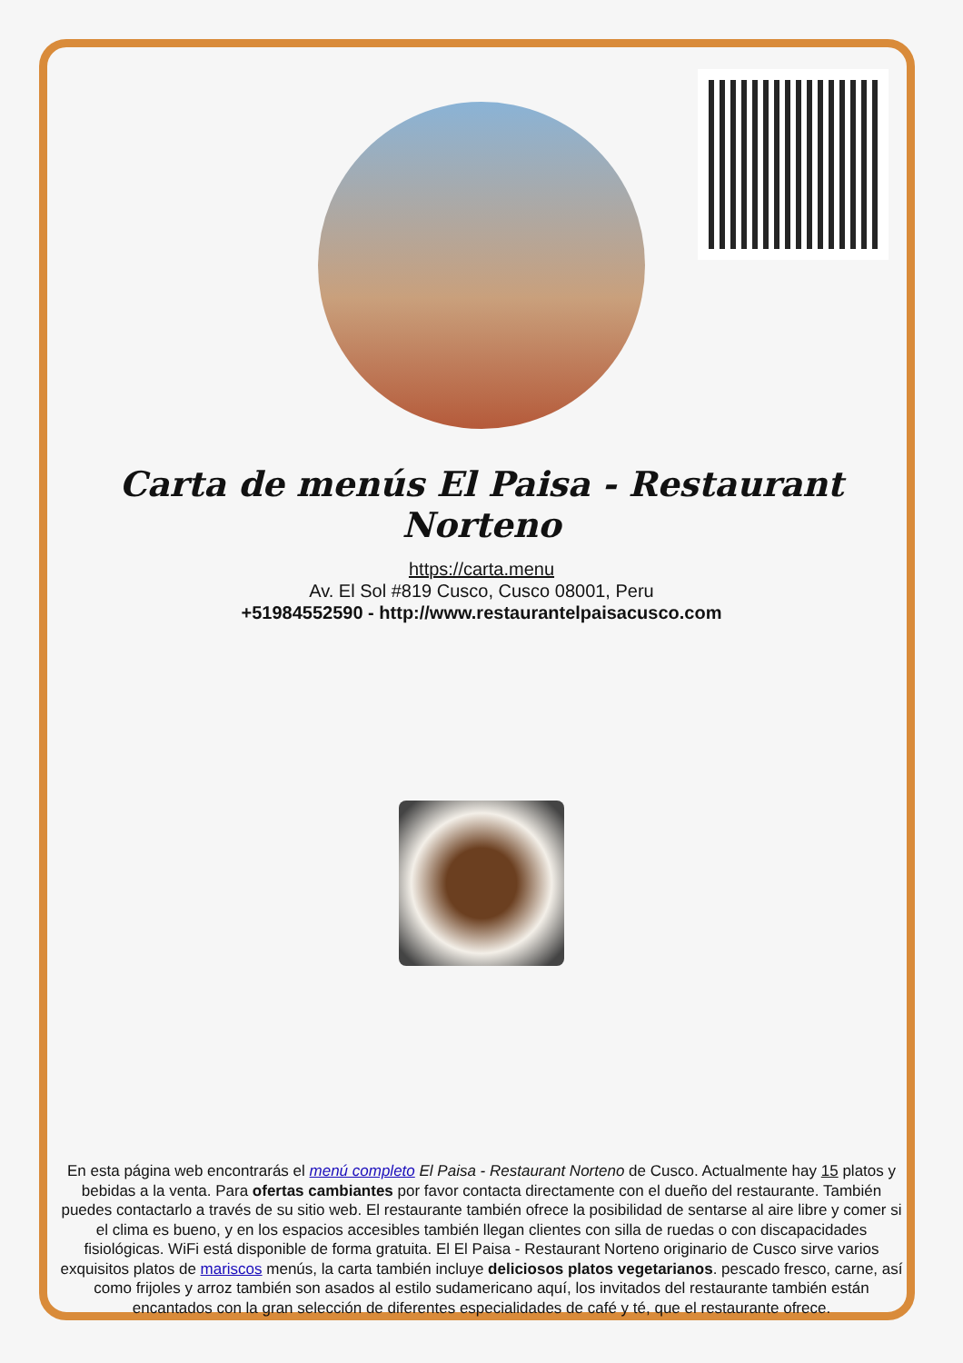Carta de menús El Paisa - Restaurant Norteno
https://carta.menu
Av. El Sol #819 Cusco, Cusco 08001, Peru
+51984552590 - http://www.restaurantelpaisacusco.com
En esta página web encontrarás el menú completo El Paisa - Restaurant Norteno de Cusco. Actualmente hay 15 platos y bebidas a la venta. Para ofertas cambiantes por favor contacta directamente con el dueño del restaurante. También puedes contactarlo a través de su sitio web. El restaurante también ofrece la posibilidad de sentarse al aire libre y comer si el clima es bueno, y en los espacios accesibles también llegan clientes con silla de ruedas o con discapacidades fisiológicas. WiFi está disponible de forma gratuita. El El Paisa - Restaurant Norteno originario de Cusco sirve varios exquisitos platos de mariscos menús, la carta también incluye deliciosos platos vegetarianos. pescado fresco, carne, así como frijoles y arroz también son asados al estilo sudamericano aquí, los invitados del restaurante también están encantados con la gran selección de diferentes especialidades de café y té, que el restaurante ofrece.